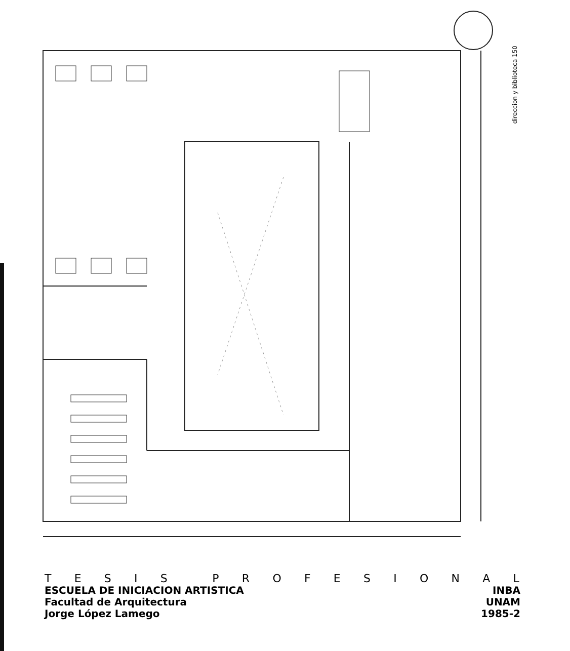direccion y biblioteca 150
TESIS PROFESIONAL
ESCUELA DE INICIACION ARTISTICA INBA
Facultad de Arquitectura UNAM
Jorge López Lamego 1985-2